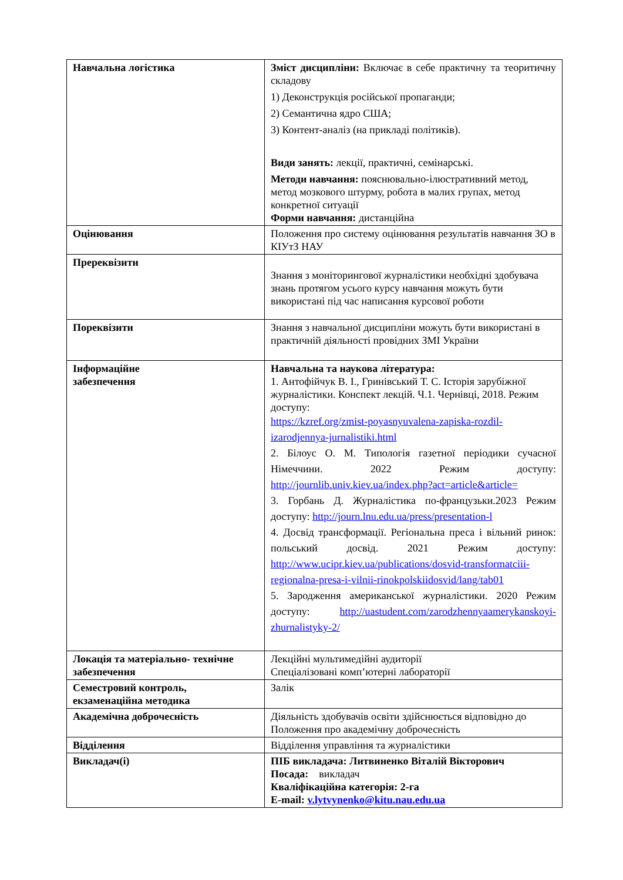| Навчальна логістика | Зміст дисципліни: Включає в себе практичну та теоритичну складову 1) Деконструкція російської пропаганди; 2) Семантична ядро США; 3) Контент-аналіз (на прикладі політиків). Види занять: лекції, практичні, семінарські. Методи навчання: пояснювально-ілюстративний метод, метод мозкового штурму, робота в малих групах, метод конкретної ситуації Форми навчання: дистанційна |
| Оцінювання | Положення про систему оцінювання результатів навчання ЗО в КІУтЗ НАУ |
| Пререквізити | Знання з моніторингової журналістики необхідні здобувача знань протягом усього курсу навчання можуть бути використані під час написання курсової роботи |
| Пореквізити | Знання з навчальної дисципліни можуть бути використані в практичній діяльності провідних ЗМІ України |
| Інформаційне забезпечення | Навчальна та наукова література: 1. Антофійчук В. І., Гринівський Т. С. Історія зарубіжної журналістики. Конспект лекцій. Ч.1. Чернівці, 2018. Режим доступу: https://kzref.org/zmist-poyasnyuvalena-zapiska-rozdil-izarodjennya-jurnalistiki.html 2. Білоус О. М. Типологія газетної періодики сучасної Німеччини. 2022 Режим доступу: http://journlib.univ.kiev.ua/index.php?act=article&article= 3. Горбань Д. Журналістика по-французьки.2023 Режим доступу: http://journ.lnu.edu.ua/press/presentation-l 4. Досвід трансформації. Регіональна преса і вільний ринок: польський досвід. 2021 Режим доступу: http://www.ucipr.kiev.ua/publications/dosvid-transformatciii-regionalna-presa-i-vilnii-rinokpolskiidosvid/lang/tab01 5. Зародження американської журналістики. 2020 Режим доступу: http://uastudent.com/zarodzhennyaamerykanskoyi-zhurnalistyky-2/ |
| Локація та матеріально- технічне забезпечення | Лекційні мультимедійні аудиторії Спеціалізовані комп’ютерні лабораторії |
| Семестровий контроль, екзаменаційна методика | Залік |
| Академічна доброчесність | Діяльність здобувачів освіти здійснюється відповідно до Положення про академічну доброчесність |
| Відділення | Відділення управління та журналістики |
| Викладач(і) | ПІБ викладача: Литвиненко Віталій Вікторович Посада: викладач Кваліфікаційна категорія: 2-га E-mail: v.lytvynenko@kitu.nau.edu.ua |